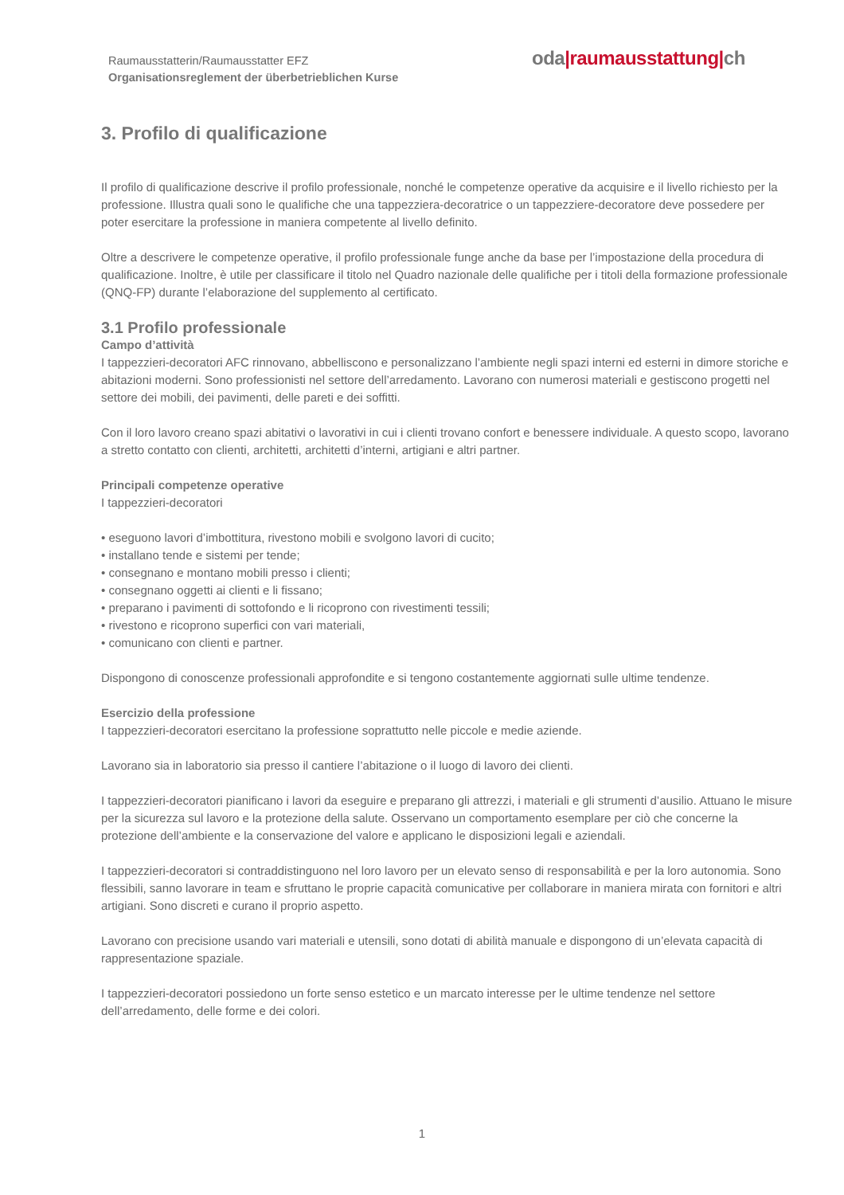Raumausstatterin/Raumausstatter EFZ
Organisationsreglement der überbetrieblichen Kurse
oda|raumausstattung|ch
3. Profilo di qualificazione
Il profilo di qualificazione descrive il profilo professionale, nonché le competenze operative da acquisire e il livello richiesto per la professione. Illustra quali sono le qualifiche che una tappezziera-decoratrice o un tappezziere-decoratore deve possedere per poter esercitare la professione in maniera competente al livello definito.
Oltre a descrivere le competenze operative, il profilo professionale funge anche da base per l’impostazione della procedura di qualificazione. Inoltre, è utile per classificare il titolo nel Quadro nazionale delle qualifiche per i titoli della formazione professionale (QNQ-FP) durante l’elaborazione del supplemento al certificato.
3.1 Profilo professionale
Campo d’attività
I tappezzieri-decoratori AFC rinnovano, abbelliscono e personalizzano l’ambiente negli spazi interni ed esterni in dimore storiche e abitazioni moderni. Sono professionisti nel settore dell’arredamento. Lavorano con numerosi materiali e gestiscono progetti nel settore dei mobili, dei pavimenti, delle pareti e dei soffitti.
Con il loro lavoro creano spazi abitativi o lavorativi in cui i clienti trovano confort e benessere individuale. A questo scopo, lavorano a stretto contatto con clienti, architetti, architetti d’interni, artigiani e altri partner.
Principali competenze operative
I tappezzieri-decoratori
• eseguono lavori d’imbottitura, rivestono mobili e svolgono lavori di cucito;
• installano tende e sistemi per tende;
• consegnano e montano mobili presso i clienti;
• consegnano oggetti ai clienti e li fissano;
• preparano i pavimenti di sottofondo e li ricoprono con rivestimenti tessili;
• rivestono e ricoprono superfici con vari materiali,
• comunicano con clienti e partner.
Dispongono di conoscenze professionali approfondite e si tengono costantemente aggiornati sulle ultime tendenze.
Esercizio della professione
I tappezzieri-decoratori esercitano la professione soprattutto nelle piccole e medie aziende.
Lavorano sia in laboratorio sia presso il cantiere l’abitazione o il luogo di lavoro dei clienti.
I tappezzieri-decoratori pianificano i lavori da eseguire e preparano gli attrezzi, i materiali e gli strumenti d’ausilio. Attuano le misure per la sicurezza sul lavoro e la protezione della salute. Osservano un comportamento esemplare per ciò che concerne la protezione dell’ambiente e la conservazione del valore e applicano le disposizioni legali e aziendali.
I tappezzieri-decoratori si contraddistinguono nel loro lavoro per un elevato senso di responsabilità e per la loro autonomia. Sono flessibili, sanno lavorare in team e sfruttano le proprie capacità comunicative per collaborare in maniera mirata con fornitori e altri artigiani. Sono discreti e curano il proprio aspetto.
Lavorano con precisione usando vari materiali e utensili, sono dotati di abilità manuale e dispongono di un’elevata capacità di rappresentazione spaziale.
I tappezzieri-decoratori possiedono un forte senso estetico e un marcato interesse per le ultime tendenze nel settore dell’arredamento, delle forme e dei colori.
1